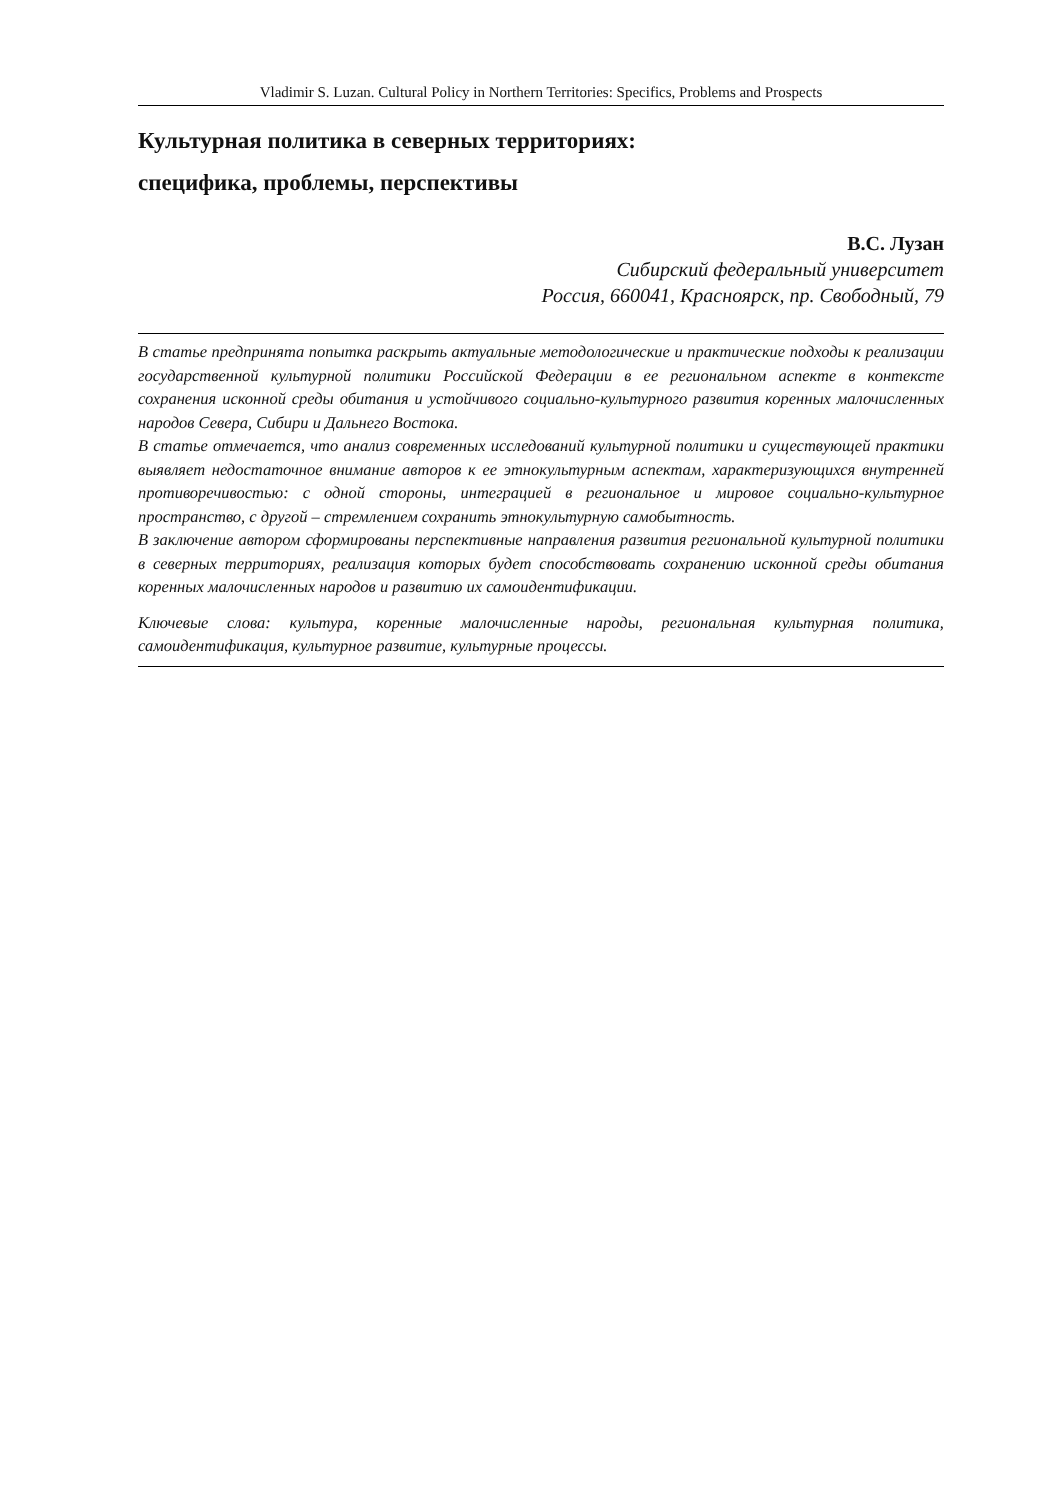Vladimir S. Luzan. Cultural Policy in Northern Territories: Specifics, Problems and Prospects
Культурная политика в северных территориях:
специфика, проблемы, перспективы
В.С. Лузан
Сибирский федеральный университет
Россия, 660041, Красноярск, пр. Свободный, 79
В статье предпринята попытка раскрыть актуальные методологические и практические подходы к реализации государственной культурной политики Российской Федерации в ее региональном аспекте в контексте сохранения исконной среды обитания и устойчивого социально-культурного развития коренных малочисленных народов Севера, Сибири и Дальнего Востока.
В статье отмечается, что анализ современных исследований культурной политики и существующей практики выявляет недостаточное внимание авторов к ее этнокультурным аспектам, характеризующихся внутренней противоречивостью: с одной стороны, интеграцией в региональное и мировое социально-культурное пространство, с другой – стремлением сохранить этнокультурную самобытность.
В заключение автором сформированы перспективные направления развития региональной культурной политики в северных территориях, реализация которых будет способствовать сохранению исконной среды обитания коренных малочисленных народов и развитию их самоидентификации.
Ключевые слова: культура, коренные малочисленные народы, региональная культурная политика, самоидентификация, культурное развитие, культурные процессы.